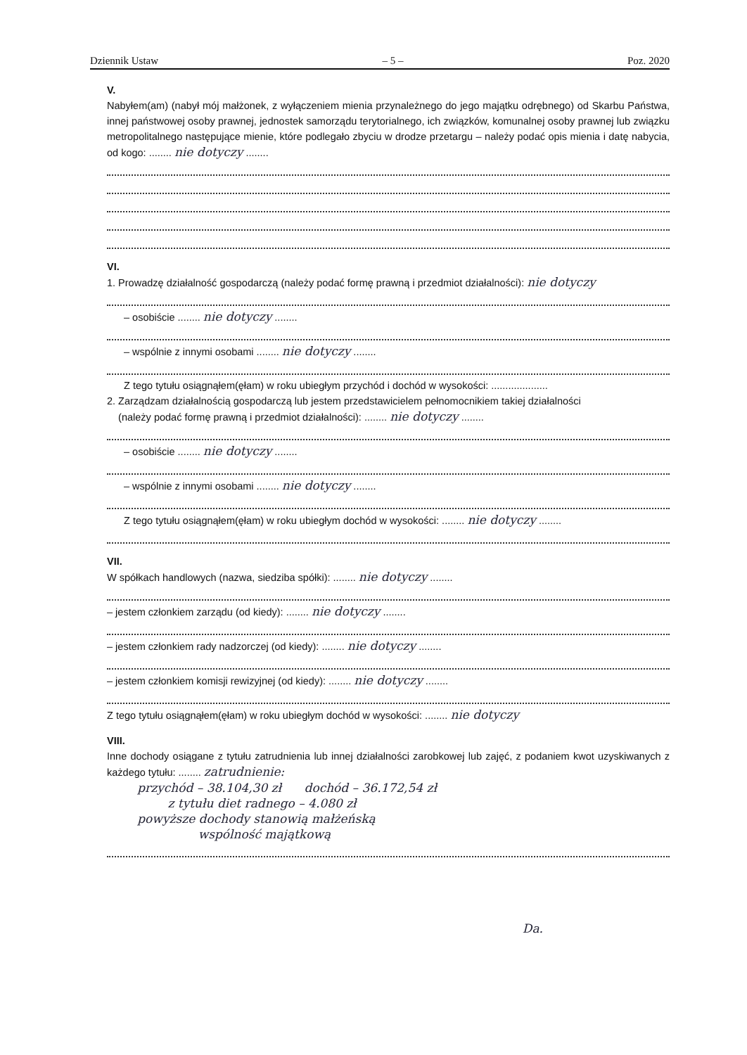Dziennik Ustaw – 5 – Poz. 2020
V.
Nabyłem(am) (nabył mój małżonek, z wyłączeniem mienia przynależnego do jego majątku odrębnego) od Skarbu Państwa, innej państwowej osoby prawnej, jednostek samorządu terytorialnego, ich związków, komunalnej osoby prawnej lub związku metropolitalnego następujące mienie, które podlegało zbyciu w drodze przetargu – należy podać opis mienia i datę nabycia, od kogo: ........ nie dotyczy ........
VI.
1. Prowadzę działalność gospodarczą (należy podać formę prawną i przedmiot działalności): nie dotyczy
– osobiście ........ nie dotyczy ........
– wspólnie z innymi osobami ........ nie dotyczy ........
Z tego tytułu osiągnąłem(ęłam) w roku ubiegłym przychód i dochód w wysokości: ....................
2. Zarządzam działalnością gospodarczą lub jestem przedstawicielem pełnomocnikiem takiej działalności
(należy podać formę prawną i przedmiot działalności): ........ nie dotyczy ........
– osobiście ........ nie dotyczy ........
– wspólnie z innymi osobami ........ nie dotyczy ........
Z tego tytułu osiągnąłem(ęłam) w roku ubiegłym dochód w wysokości: ........ nie dotyczy ........
VII.
W spółkach handlowych (nazwa, siedziba spółki): ........ nie dotyczy ........
– jestem członkiem zarządu (od kiedy): ........ nie dotyczy ........
– jestem członkiem rady nadzorczej (od kiedy): ........ nie dotyczy ........
– jestem członkiem komisji rewizyjnej (od kiedy): ........ nie dotyczy ........
Z tego tytułu osiągnąłem(ęłam) w roku ubiegłym dochód w wysokości: ........ nie dotyczy
VIII.
Inne dochody osiągane z tytułu zatrudnienia lub innej działalności zarobkowej lub zajęć, z podaniem kwot uzyskiwanych z każdego tytułu: ........ zatrudnienie:
przychód – 38.104,30 zł dochód – 36.172,54 zł
z tytułu diet radnego – 4.080 zł
powyższe dochody stanowią małżeńską
wspólność majątkową
Da.